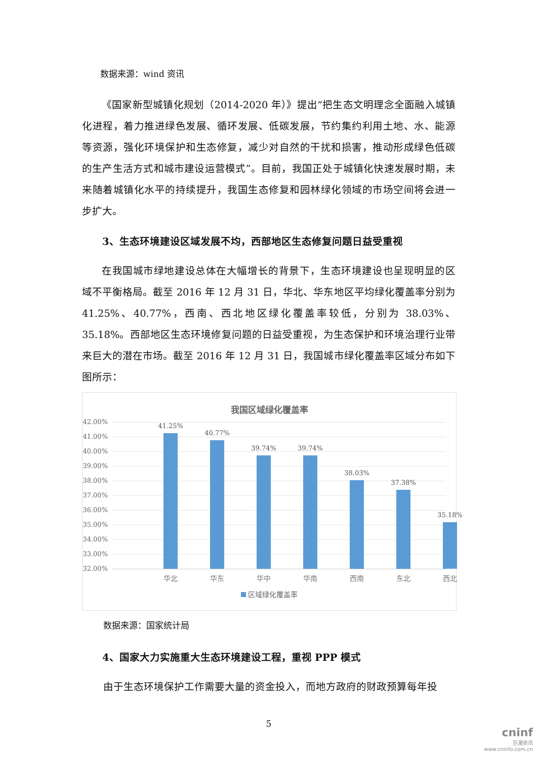数据来源：wind 资讯
《国家新型城镇化规划（2014-2020 年）》提出“把生态文明理念全面融入城镇化进程，着力推进绿色发展、循环发展、低碳发展，节约集约利用土地、水、能源等资源，强化环境保护和生态修复，减少对自然的干扰和损害，推动形成绿色低碳的生产生活方式和城市建设运营模式”。目前，我国正处于城镇化快速发展时期，未来随着城镇化水平的持续提升，我国生态修复和园林绿化领域的市场空间将会进一步扩大。
3、生态环境建设区域发展不均，西部地区生态修复问题日益受重视
在我国城市绿地建设总体在大幅增长的背景下，生态环境建设也呈现明显的区域不平衡格局。截至 2016 年 12 月 31 日，华北、华东地区平均绿化覆盖率分别为 41.25%、40.77%，西南、西北地区绿化覆盖率较低，分别为 38.03%、35.18%。西部地区生态环境修复问题的日益受重视，为生态保护和环境治理行业带来巨大的潜在市场。截至 2016 年 12 月 31 日，我国城市绿化覆盖率区域分布如下图所示：
我国区域绿化覆盖率
42.00%
41.00%
40.00%
39.00%
38.00%
37.00%
36.00%
35.00%
34.00%
33.00%
32.00%
41.25%
华北
40.77%
华东
39.74%
华中
39.74%
华南
38.03%
西南
37.38%
东北
35.18%
西北
区域绿化覆盖率
数据来源：国家统计局
4、国家大力实施重大生态环境建设工程，重视 PPP 模式
由于生态环境保护工作需要大量的资金投入，而地方政府的财政预算每年投
5
cninf
巨潮资讯
www.cninfo.com.cn